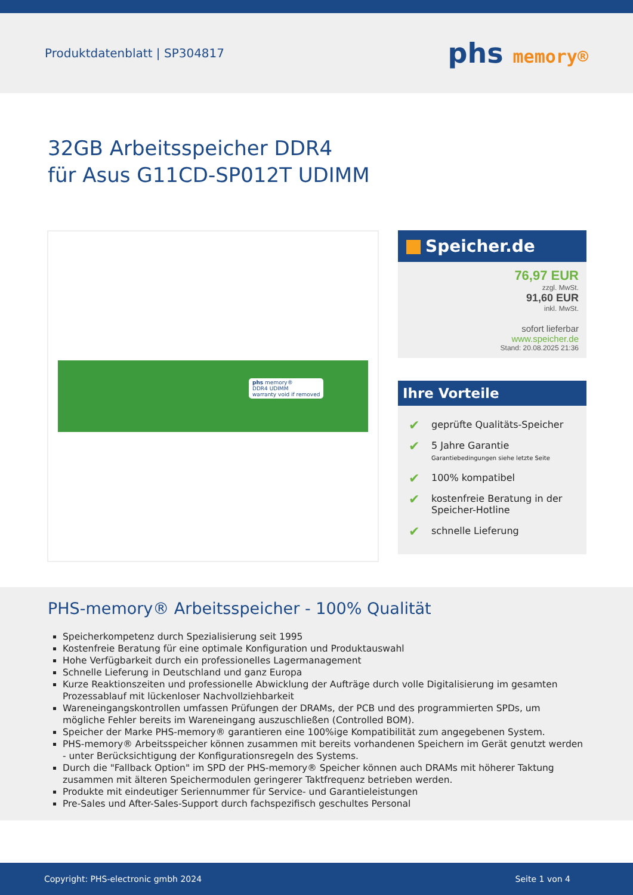Produktdatenblatt | SP304817
phs memory®
32GB Arbeitsspeicher DDR4
für Asus G11CD-SP012T UDIMM
phs memory®
DDR4 UDIMM
warranty void if removed
Speicher.de
76,97 EUR
zzgl. MwSt.
91,60 EUR
inkl. MwSt.
sofort lieferbar
www.speicher.de
Stand: 20.08.2025 21:36
Ihre Vorteile
✔ geprüfte Qualitäts-Speicher
✔ 5 Jahre Garantie
Garantiebedingungen siehe letzte Seite
✔ 100% kompatibel
✔ kostenfreie Beratung in der Speicher-Hotline
✔ schnelle Lieferung
PHS-memory® Arbeitsspeicher - 100% Qualität
Speicherkompetenz durch Spezialisierung seit 1995
Kostenfreie Beratung für eine optimale Konfiguration und Produktauswahl
Hohe Verfügbarkeit durch ein professionelles Lagermanagement
Schnelle Lieferung in Deutschland und ganz Europa
Kurze Reaktionszeiten und professionelle Abwicklung der Aufträge durch volle Digitalisierung im gesamten Prozessablauf mit lückenloser Nachvollziehbarkeit
Wareneingangskontrollen umfassen Prüfungen der DRAMs, der PCB und des programmierten SPDs, um mögliche Fehler bereits im Wareneingang auszuschließen (Controlled BOM).
Speicher der Marke PHS-memory® garantieren eine 100%ige Kompatibilität zum angegebenen System.
PHS-memory® Arbeitsspeicher können zusammen mit bereits vorhandenen Speichern im Gerät genutzt werden - unter Berücksichtigung der Konfigurationsregeln des Systems.
Durch die "Fallback Option" im SPD der PHS-memory® Speicher können auch DRAMs mit höherer Taktung zusammen mit älteren Speichermodulen geringerer Taktfrequenz betrieben werden.
Produkte mit eindeutiger Seriennummer für Service- und Garantieleistungen
Pre-Sales und After-Sales-Support durch fachspezifisch geschultes Personal
Copyright: PHS-electronic gmbh 2024 Seite 1 von 4